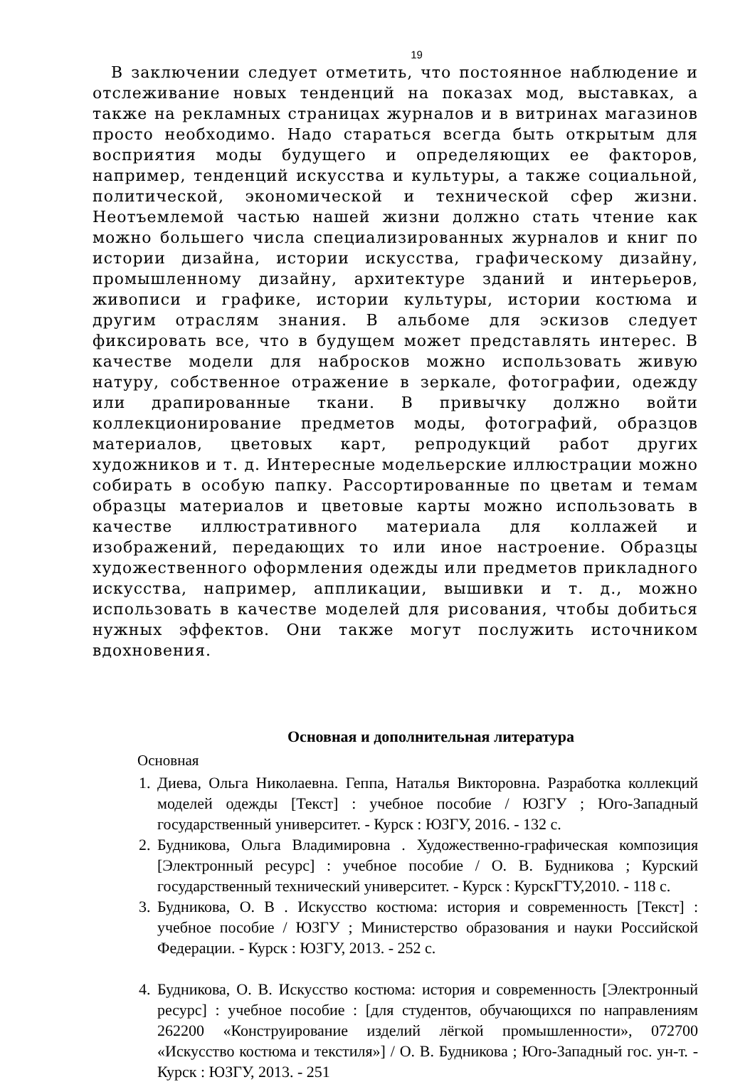19
В заключении следует отметить, что постоянное наблюдение и отслеживание новых тенденций на показах мод, выставках, а также на рекламных страницах журналов и в витринах магазинов просто необходимо. Надо стараться всегда быть открытым для восприятия моды будущего и определяющих ее факторов, например, тенденций искусства и культуры, а также социальной, политической, экономической и технической сфер жизни. Неотъемлемой частью нашей жизни должно стать чтение как можно большего числа специализированных журналов и книг по истории дизайна, истории искусства, графическому дизайну, промышленному дизайну, архитектуре зданий и интерьеров, живописи и графике, истории культуры, истории костюма и другим отраслям знания. В альбоме для эскизов следует фиксировать все, что в будущем может представлять интерес. В качестве модели для набросков можно использовать живую натуру, собственное отражение в зеркале, фотографии, одежду или драпированные ткани. В привычку должно войти коллекционирование предметов моды, фотографий, образцов материалов, цветовых карт, репродукций работ других художников и т. д. Интересные модельерские иллюстрации можно собирать в особую папку. Рассортированные по цветам и темам образцы материалов и цветовые карты можно использовать в качестве иллюстративного материала для коллажей и изображений, передающих то или иное настроение. Образцы художественного оформления одежды или предметов прикладного искусства, например, аппликации, вышивки и т. д., можно использовать в качестве моделей для рисования, чтобы добиться нужных эффектов. Они также могут послужить источником вдохновения.
Основная и дополнительная литература
Основная
1. Диева, Ольга Николаевна. Геппа, Наталья Викторовна. Разработка коллекций моделей одежды [Текст] : учебное пособие / ЮЗГУ ; Юго-Западный государственный университет. - Курск : ЮЗГУ, 2016. - 132 с.
2. Будникова, Ольга Владимировна . Художественно-графическая композиция [Электронный ресурс] : учебное пособие / О. В. Будникова ; Курский государственный технический университет. - Курск : КурскГТУ,2010. - 118 с.
3. Будникова, О. В . Искусство костюма: история и современность [Текст] : учебное пособие / ЮЗГУ ; Министерство образования и науки Российской Федерации. - Курск : ЮЗГУ, 2013. - 252 с.
4. Будникова, О. В. Искусство костюма: история и современность [Электронный ресурс] : учебное пособие : [для студентов, обучающихся по направлениям 262200 «Конструирование изделий лёгкой промышленности», 072700 «Искусство костюма и текстиля»] / О. В. Будникова ; Юго-Западный гос. ун-т. - Курск : ЮЗГУ, 2013. - 251